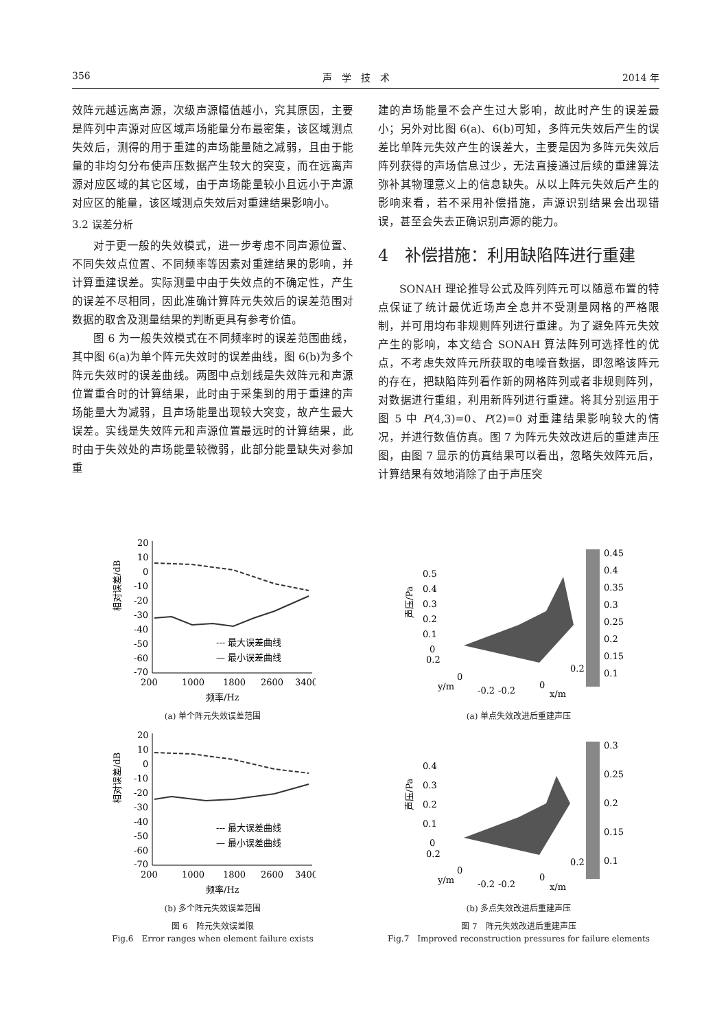356 声　学　技　术 2014 年
效阵元越远离声源，次级声源幅值越小，究其原因，主要是阵列中声源对应区域声场能量分布最密集，该区域测点失效后，测得的用于重建的声场能量随之减弱，且由于能量的非均匀分布使声压数据产生较大的突变，而在远离声源对应区域的其它区域，由于声场能量较小且远小于声源对应区的能量，该区域测点失效后对重建结果影响小。
3.2 误差分析
对于更一般的失效模式，进一步考虑不同声源位置、不同失效点位置、不同频率等因素对重建结果的影响，并计算重建误差。实际测量中由于失效点的不确定性，产生的误差不尽相同，因此准确计算阵元失效后的误差范围对数据的取舍及测量结果的判断更具有参考价值。
图 6 为一般失效模式在不同频率时的误差范围曲线，其中图 6(a)为单个阵元失效时的误差曲线，图 6(b)为多个阵元失效时的误差曲线。两图中点划线是失效阵元和声源位置重合时的计算结果，此时由于采集到的用于重建的声场能量大为减弱，且声场能量出现较大突变，故产生最大误差。实线是失效阵元和声源位置最远时的计算结果，此时由于失效处的声场能量较微弱，此部分能量缺失对参加重
建的声场能量不会产生过大影响，故此时产生的误差最小；另外对比图 6(a)、6(b)可知，多阵元失效后产生的误差比单阵元失效产生的误差大，主要是因为多阵元失效后阵列获得的声场信息过少，无法直接通过后续的重建算法弥补其物理意义上的信息缺失。从以上阵元失效后产生的影响来看，若不采用补偿措施，声源识别结果会出现错误，甚至会失去正确识别声源的能力。
4　补偿措施：利用缺陷阵进行重建
SONAH 理论推导公式及阵列阵元可以随意布置的特点保证了统计最优近场声全息并不受测量网格的严格限制，并可用均布非规则阵列进行重建。为了避免阵元失效产生的影响，本文结合 SONAH 算法阵列可选择性的优点，不考虑失效阵元所获取的电噪音数据，即忽略该阵元的存在，把缺陷阵列看作新的网格阵列或者非规则阵列，对数据进行重组，利用新阵列进行重建。将其分别运用于图 5 中 P(4,3)=0、P(2)=0 对重建结果影响较大的情况，并进行数值仿真。图 7 为阵元失效改进后的重建声压图，由图 7 显示的仿真结果可以看出，忽略失效阵元后，计算结果有效地消除了由于声压突
20
10
0
-10
-20
-30
-40
-50
-60
-70
200
1000
1800
2600
3400
--- 最大误差曲线
— 最小误差曲线
频率/Hz
相对误差/dB
(a) 单个阵元失效误差范围
20
10
0
-10
-20
-30
-40
-50
-60
-70
200
1000
1800
2600
3400
--- 最大误差曲线
— 最小误差曲线
频率/Hz
相对误差/dB
(b) 多个阵元失效误差范围
图 6　阵元失效误差限
Fig.6　Error ranges when element failure exists
0.5
0.4
0.3
0.2
0.1
0
0.45
0.4
0.35
0.3
0.25
0.2
0.15
0.1
0.2
0
y/m
-0.2
-0.2
0
x/m
0.2
声压/Pa
(a) 单点失效改进后重建声压
0.4
0.3
0.2
0.1
0
0.3
0.25
0.2
0.15
0.1
0.2
0
y/m
-0.2
-0.2
0
x/m
0.2
声压/Pa
(b) 多点失效改进后重建声压
图 7　阵元失效改进后重建声压
Fig.7　Improved reconstruction pressures for failure elements